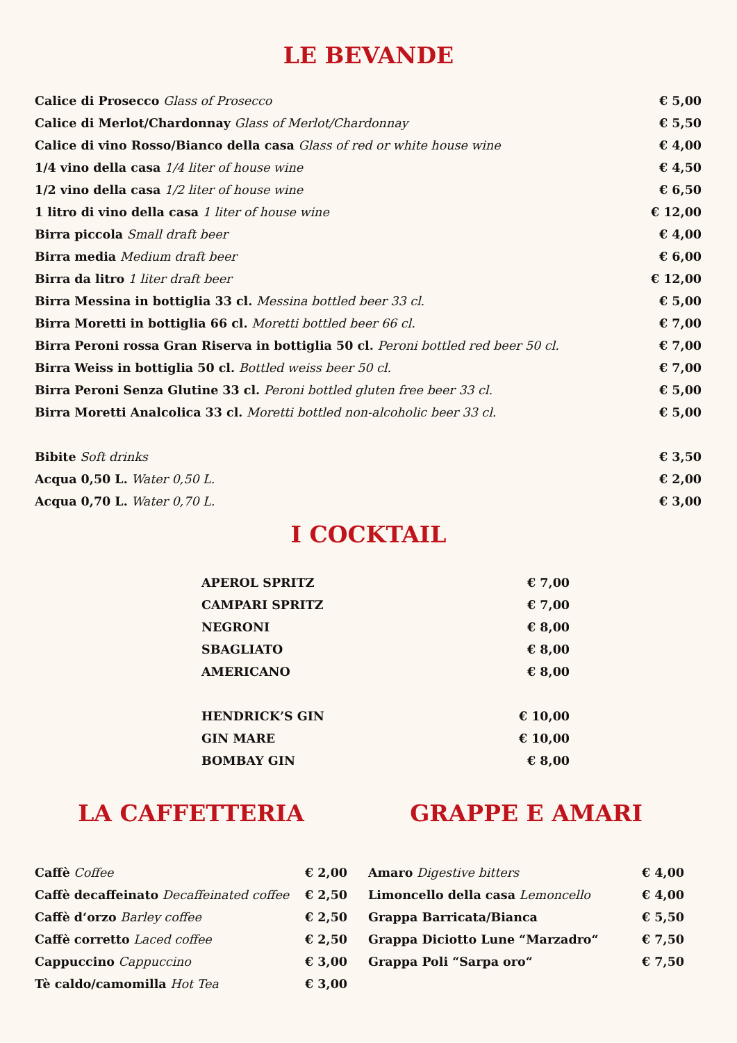LE BEVANDE
| Calice di Prosecco Glass of Prosecco | € 5,00 |
| Calice di Merlot/Chardonnay Glass of Merlot/Chardonnay | € 5,50 |
| Calice di vino Rosso/Bianco della casa Glass of red or white house wine | € 4,00 |
| 1/4 vino della casa 1/4 liter of house wine | € 4,50 |
| 1/2 vino della casa 1/2 liter of house wine | € 6,50 |
| 1 litro di vino della casa 1 liter of house wine | € 12,00 |
| Birra piccola Small draft beer | € 4,00 |
| Birra media Medium draft beer | € 6,00 |
| Birra da litro 1 liter draft beer | € 12,00 |
| Birra Messina in bottiglia 33 cl. Messina bottled beer 33 cl. | € 5,00 |
| Birra Moretti in bottiglia 66 cl. Moretti bottled beer 66 cl. | € 7,00 |
| Birra Peroni rossa Gran Riserva in bottiglia 50 cl. Peroni bottled red beer 50 cl. | € 7,00 |
| Birra Weiss in bottiglia 50 cl. Bottled weiss beer 50 cl. | € 7,00 |
| Birra Peroni Senza Glutine 33 cl. Peroni bottled gluten free beer 33 cl. | € 5,00 |
| Birra Moretti Analcolica 33 cl. Moretti bottled non-alcoholic beer 33 cl. | € 5,00 |
| Bibite Soft drinks | € 3,50 |
| Acqua 0,50 L. Water 0,50 L. | € 2,00 |
| Acqua 0,70 L. Water 0,70 L. | € 3,00 |
I COCKTAIL
| APEROL SPRITZ | € 7,00 |
| CAMPARI SPRITZ | € 7,00 |
| NEGRONI | € 8,00 |
| SBAGLIATO | € 8,00 |
| AMERICANO | € 8,00 |
| HENDRICK’S GIN | € 10,00 |
| GIN MARE | € 10,00 |
| BOMBAY GIN | € 8,00 |
LA CAFFETTERIA
| Caffè Coffee | € 2,00 |
| Caffè decaffeinato Decaffeinated coffee | € 2,50 |
| Caffè d‘orzo Barley coffee | € 2,50 |
| Caffè corretto Laced coffee | € 2,50 |
| Cappuccino Cappuccino | € 3,00 |
| Tè caldo/camomilla Hot Tea | € 3,00 |
GRAPPE E AMARI
| Amaro Digestive bitters | € 4,00 |
| Limoncello della casa Lemoncello | € 4,00 |
| Grappa Barricata/Bianca | € 5,50 |
| Grappa Diciotto Lune “Marzadro“ | € 7,50 |
| Grappa Poli “Sarpa oro“ | € 7,50 |